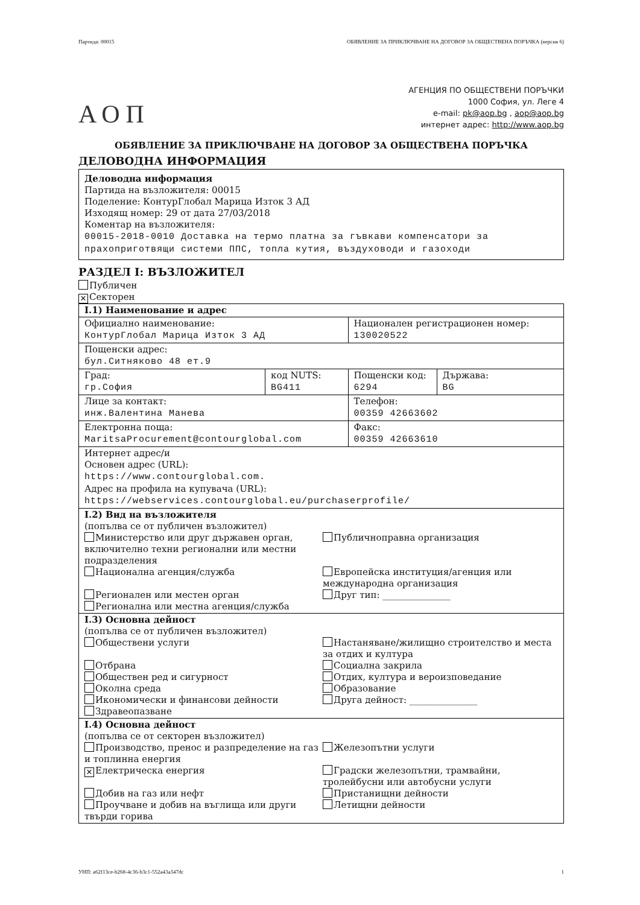Партида: 00015 ОБЯВЛЕНИЕ ЗА ПРИКЛЮЧВАНЕ НА ДОГОВОР ЗА ОБЩЕСТВЕНА ПОРЪЧКА (версия 6)
АОП
АГЕНЦИЯ ПО ОБЩЕСТВЕНИ ПОРЪЧКИ
1000 София, ул. Леге 4
e-mail: pk@aop.bg , aop@aop.bg
интернет адрес: http://www.aop.bg
ОБЯВЛЕНИЕ ЗА ПРИКЛЮЧВАНЕ НА ДОГОВОР ЗА ОБЩЕСТВЕНА ПОРЪЧКА
ДЕЛОВОДНА ИНФОРМАЦИЯ
Деловодна информация
Партида на възложителя: 00015
Поделение: КонтурГлобал Марица Изток 3 АД
Изходящ номер: 29 от дата 27/03/2018
Коментар на възложителя:
00015-2018-0010 Доставка на термо платна за гъвкави компенсатори за прахоприготвящи системи ППС, топла кутия, въздуховоди и газоходи
РАЗДЕЛ I: ВЪЗЛОЖИТЕЛ
Публичен
✕ Секторен
| I.1) Наименование и адрес | | | |
| Официално наименование: КонтурГлобал Марица Изток 3 АД | | Национален регистрационен номер: 130020522 | |
| Пощенски адрес: бул.Ситняково 48 ет.9 | | | |
| Град: гр.София | код NUTS: BG411 | Пощенски код: 6294 | Държава: BG |
| Лице за контакт: инж.Валентина Манева | | Телефон: 00359 42663602 | |
| Електронна поща: MaritsaProcurement@contourglobal.com | | Факс: 00359 42663610 | |
| Интернет адрес/и Основен адрес (URL): https://www.contourglobal.com. Адрес на профила на купувача (URL): https://webservices.contourglobal.eu/purchaserprofile/ | | | |
| I.2) Вид на възложителя (попълва се от публичен възложител) Министерство или друг държавен орган, включително техни регионални или местни подразделения Публичноправна организация Национална агенция/служба Европейска институция/агенция или международна организация Регионален или местен орган Друг тип: _______________ Регионална или местна агенция/служба | | | |
| I.3) Основна дейност (попълва се от публичен възложител) Обществени услуги Настаняване/жилищно строителство и места за отдих и култура Отбрана Социална закрила Обществен ред и сигурност Отдих, култура и вероизповедание Околна среда Образование Икономически и финансови дейности Друга дейност: _______________ Здравеопазване | | | |
| I.4) Основна дейност (попълва се от секторен възложител) Производство, пренос и разпределение на газ и топлинна енергия Железопътни услуги ✕ Електрическа енергия Градски железопътни, трамвайни, тролейбусни или автобусни услуги Добив на газ или нефт Пристанищни дейности Проучване и добив на въглища или други твърди горива Летищни дейности | | | |
УНП: a62f13ce-b268-4c36-b3c1-552a43a347dc 1